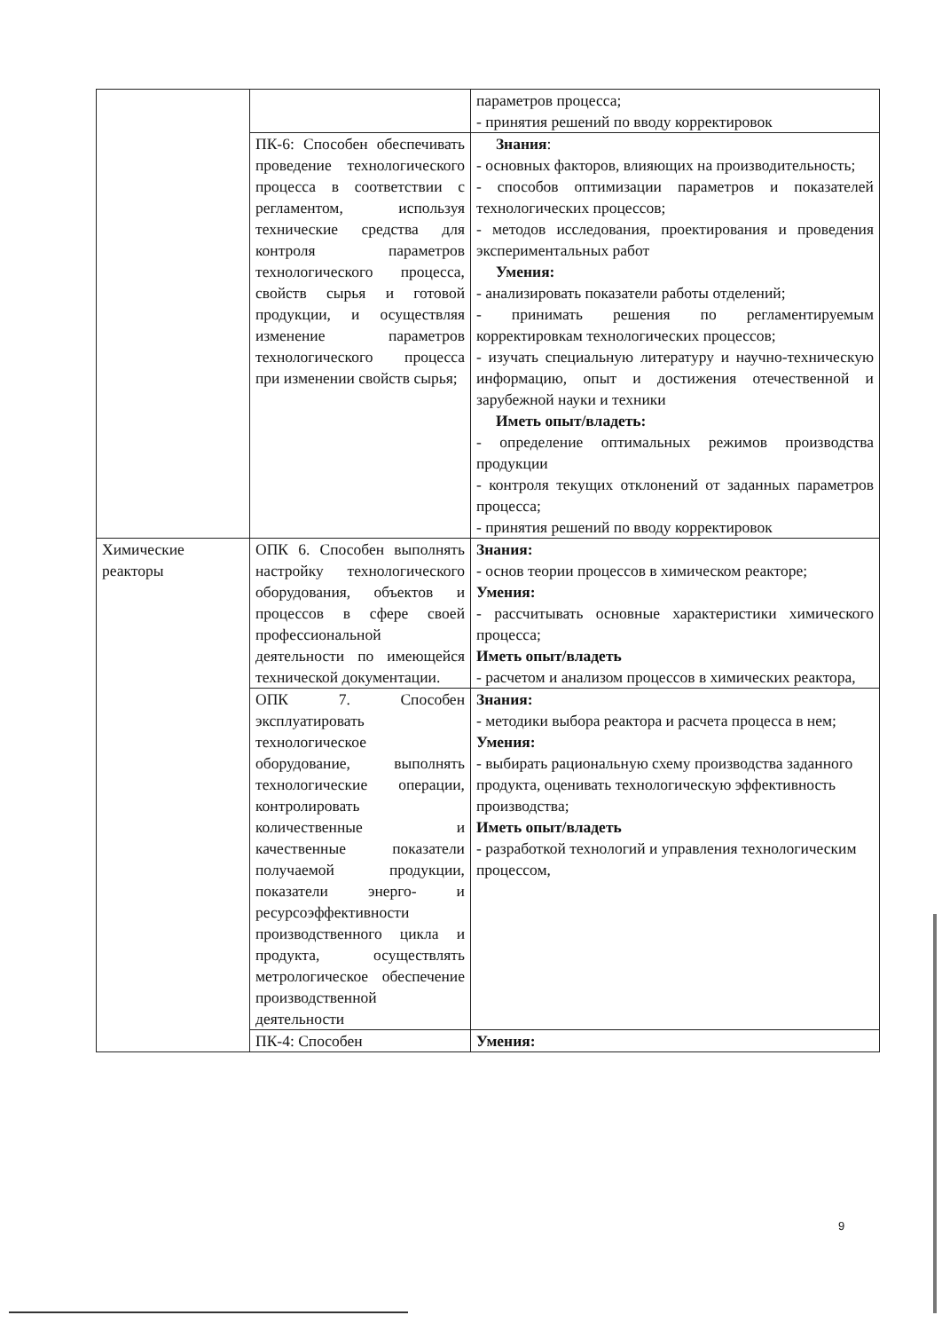| | | параметров процесса; - принятия решений по вводу корректировок |
| | ПК-6: Способен обеспечивать проведение технологического процесса в соответствии с регламентом, используя технические средства для контроля параметров технологического процесса, свойств сырья и готовой продукции, и осуществляя изменение параметров технологического процесса при изменении свойств сырья; | Знания : - основных факторов, влияющих на производительность; - способов оптимизации параметров и показателей технологических процессов; - методов исследования, проектирования и проведения экспериментальных работ Умения: - анализировать показатели работы отделений; - принимать решения по регламентируемым корректировкам технологических процессов; - изучать специальную литературу и научно-техническую информацию, опыт и достижения отечественной и зарубежной науки и техники Иметь опыт/владеть: - определение оптимальных режимов производства продукции - контроля текущих отклонений от заданных параметров процесса; - принятия решений по вводу корректировок |
| Химические реакторы | ОПК 6. Способен выполнять настройку технологического оборудования, объектов и процессов в сфере своей профессиональной деятельности по имеющейся технической документации. | Знания: - основ теории процессов в химическом реакторе; Умения: - рассчитывать основные характеристики химического процесса; Иметь опыт/владеть - расчетом и анализом процессов в химических реактора, |
| | ОПК 7. Способен эксплуатировать технологическое оборудование, выполнять технологические операции, контролировать количественные и качественные показатели получаемой продукции, показатели энерго- и ресурсоэффективности производственного цикла и продукта, осуществлять метрологическое обеспечение производственной деятельности | Знания: - методики выбора реактора и расчета процесса в нем; Умения: - выбирать рациональную схему производства заданного продукта, оценивать технологическую эффективность производства; Иметь опыт/владеть - разработкой технологий и управления технологическим процессом, |
| | ПК-4: Способен | Умения: |
9